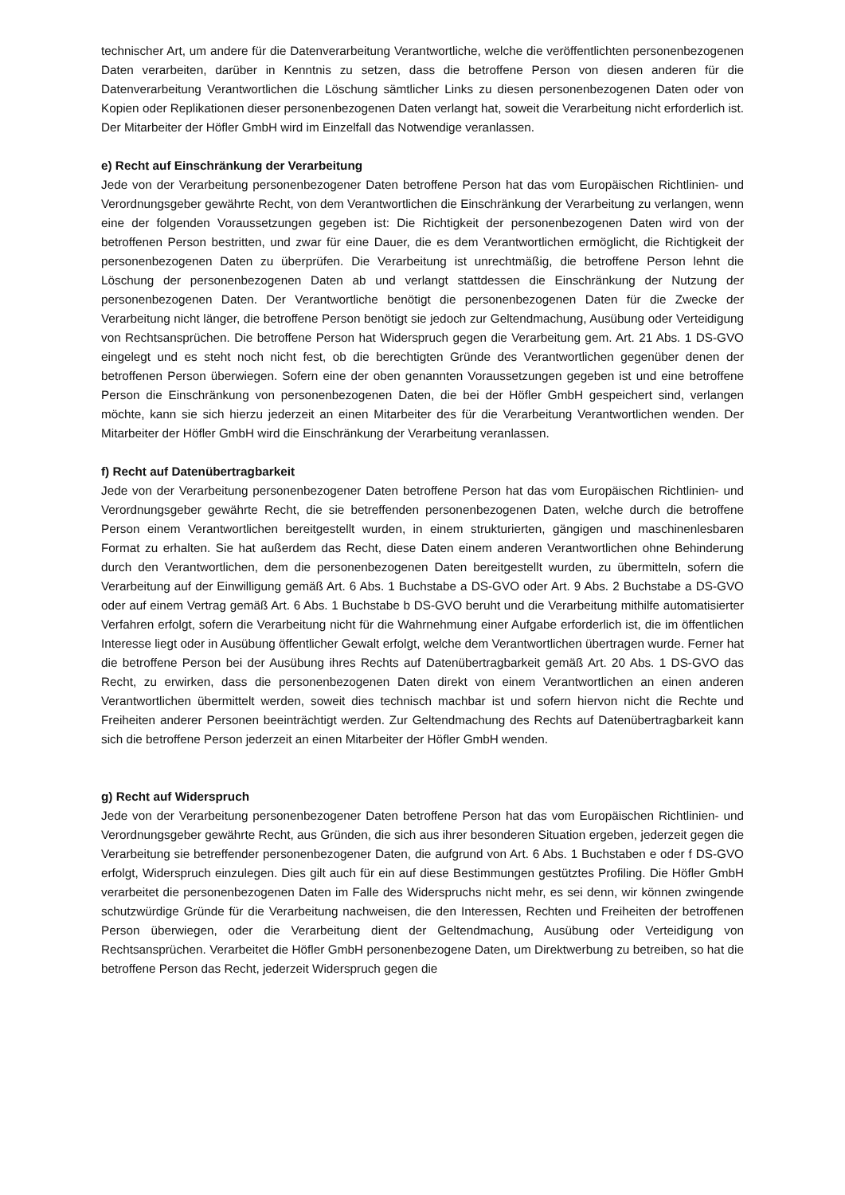technischer Art, um andere für die Datenverarbeitung Verantwortliche, welche die veröffentlichten personenbezogenen Daten verarbeiten, darüber in Kenntnis zu setzen, dass die betroffene Person von diesen anderen für die Datenverarbeitung Verantwortlichen die Löschung sämtlicher Links zu diesen personenbezogenen Daten oder von Kopien oder Replikationen dieser personenbezogenen Daten verlangt hat, soweit die Verarbeitung nicht erforderlich ist. Der Mitarbeiter der Höfler GmbH wird im Einzelfall das Notwendige veranlassen.
e) Recht auf Einschränkung der Verarbeitung
Jede von der Verarbeitung personenbezogener Daten betroffene Person hat das vom Europäischen Richtlinien- und Verordnungsgeber gewährte Recht, von dem Verantwortlichen die Einschränkung der Verarbeitung zu verlangen, wenn eine der folgenden Voraussetzungen gegeben ist: Die Richtigkeit der personenbezogenen Daten wird von der betroffenen Person bestritten, und zwar für eine Dauer, die es dem Verantwortlichen ermöglicht, die Richtigkeit der personenbezogenen Daten zu überprüfen. Die Verarbeitung ist unrechtmäßig, die betroffene Person lehnt die Löschung der personenbezogenen Daten ab und verlangt stattdessen die Einschränkung der Nutzung der personenbezogenen Daten. Der Verantwortliche benötigt die personenbezogenen Daten für die Zwecke der Verarbeitung nicht länger, die betroffene Person benötigt sie jedoch zur Geltendmachung, Ausübung oder Verteidigung von Rechtsansprüchen. Die betroffene Person hat Widerspruch gegen die Verarbeitung gem. Art. 21 Abs. 1 DS-GVO eingelegt und es steht noch nicht fest, ob die berechtigten Gründe des Verantwortlichen gegenüber denen der betroffenen Person überwiegen. Sofern eine der oben genannten Voraussetzungen gegeben ist und eine betroffene Person die Einschränkung von personenbezogenen Daten, die bei der Höfler GmbH gespeichert sind, verlangen möchte, kann sie sich hierzu jederzeit an einen Mitarbeiter des für die Verarbeitung Verantwortlichen wenden. Der Mitarbeiter der Höfler GmbH wird die Einschränkung der Verarbeitung veranlassen.
f) Recht auf Datenübertragbarkeit
Jede von der Verarbeitung personenbezogener Daten betroffene Person hat das vom Europäischen Richtlinien- und Verordnungsgeber gewährte Recht, die sie betreffenden personenbezogenen Daten, welche durch die betroffene Person einem Verantwortlichen bereitgestellt wurden, in einem strukturierten, gängigen und maschinenlesbaren Format zu erhalten. Sie hat außerdem das Recht, diese Daten einem anderen Verantwortlichen ohne Behinderung durch den Verantwortlichen, dem die personenbezogenen Daten bereitgestellt wurden, zu übermitteln, sofern die Verarbeitung auf der Einwilligung gemäß Art. 6 Abs. 1 Buchstabe a DS-GVO oder Art. 9 Abs. 2 Buchstabe a DS-GVO oder auf einem Vertrag gemäß Art. 6 Abs. 1 Buchstabe b DS-GVO beruht und die Verarbeitung mithilfe automatisierter Verfahren erfolgt, sofern die Verarbeitung nicht für die Wahrnehmung einer Aufgabe erforderlich ist, die im öffentlichen Interesse liegt oder in Ausübung öffentlicher Gewalt erfolgt, welche dem Verantwortlichen übertragen wurde. Ferner hat die betroffene Person bei der Ausübung ihres Rechts auf Datenübertragbarkeit gemäß Art. 20 Abs. 1 DS-GVO das Recht, zu erwirken, dass die personenbezogenen Daten direkt von einem Verantwortlichen an einen anderen Verantwortlichen übermittelt werden, soweit dies technisch machbar ist und sofern hiervon nicht die Rechte und Freiheiten anderer Personen beeinträchtigt werden. Zur Geltendmachung des Rechts auf Datenübertragbarkeit kann sich die betroffene Person jederzeit an einen Mitarbeiter der Höfler GmbH wenden.
g) Recht auf Widerspruch
Jede von der Verarbeitung personenbezogener Daten betroffene Person hat das vom Europäischen Richtlinien- und Verordnungsgeber gewährte Recht, aus Gründen, die sich aus ihrer besonderen Situation ergeben, jederzeit gegen die Verarbeitung sie betreffender personenbezogener Daten, die aufgrund von Art. 6 Abs. 1 Buchstaben e oder f DS-GVO erfolgt, Widerspruch einzulegen. Dies gilt auch für ein auf diese Bestimmungen gestütztes Profiling. Die Höfler GmbH verarbeitet die personenbezogenen Daten im Falle des Widerspruchs nicht mehr, es sei denn, wir können zwingende schutzwürdige Gründe für die Verarbeitung nachweisen, die den Interessen, Rechten und Freiheiten der betroffenen Person überwiegen, oder die Verarbeitung dient der Geltendmachung, Ausübung oder Verteidigung von Rechtsansprüchen. Verarbeitet die Höfler GmbH personenbezogene Daten, um Direktwerbung zu betreiben, so hat die betroffene Person das Recht, jederzeit Widerspruch gegen die